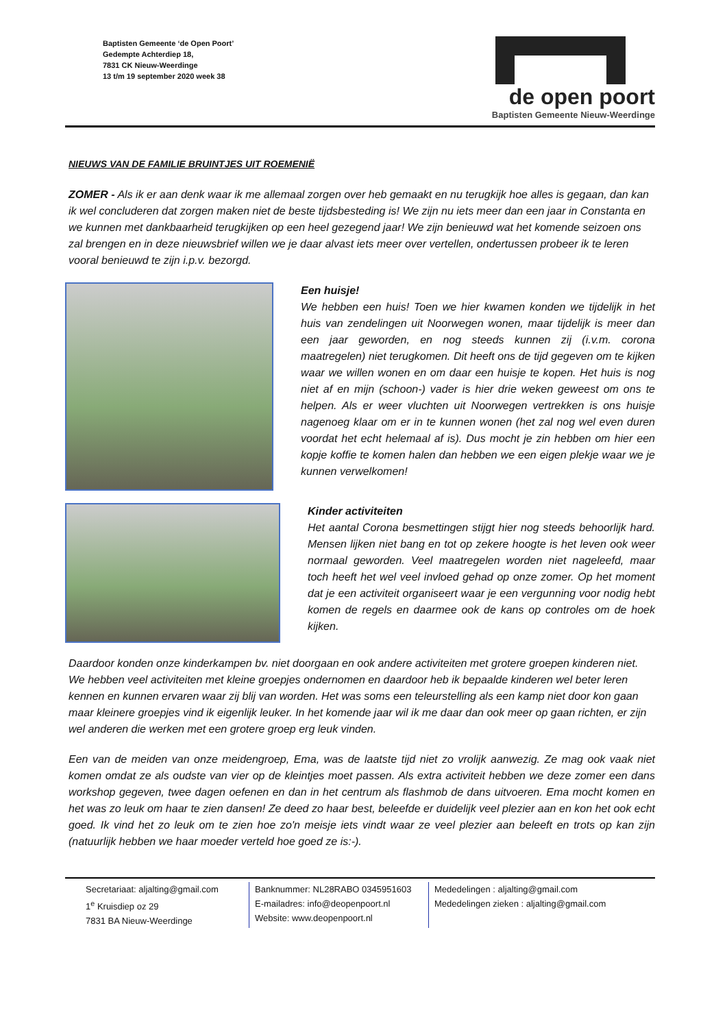Baptisten Gemeente ‘de Open Poort’
Gedempte Achterdiep 18,
7831 CK Nieuw-Weerdinge
13 t/m 19 september 2020 week 38
de open poort
Baptisten Gemeente Nieuw-Weerdinge
NIEUWS VAN DE FAMILIE BRUINTJES UIT ROEMENIË
ZOMER - Als ik er aan denk waar ik me allemaal zorgen over heb gemaakt en nu terugkijk hoe alles is gegaan, dan kan ik wel concluderen dat zorgen maken niet de beste tijdsbesteding is! We zijn nu iets meer dan een jaar in Constanta en we kunnen met dankbaarheid terugkijken op een heel gezegend jaar! We zijn benieuwd wat het komende seizoen ons zal brengen en in deze nieuwsbrief willen we je daar alvast iets meer over vertellen, ondertussen probeer ik te leren vooral benieuwd te zijn i.p.v. bezorgd.
Een huisje!
We hebben een huis! Toen we hier kwamen konden we tijdelijk in het huis van zendelingen uit Noorwegen wonen, maar tijdelijk is meer dan een jaar geworden, en nog steeds kunnen zij (i.v.m. corona maatregelen) niet terugkomen. Dit heeft ons de tijd gegeven om te kijken waar we willen wonen en om daar een huisje te kopen. Het huis is nog niet af en mijn (schoon-) vader is hier drie weken geweest om ons te helpen. Als er weer vluchten uit Noorwegen vertrekken is ons huisje nagenoeg klaar om er in te kunnen wonen (het zal nog wel even duren voordat het echt helemaal af is). Dus mocht je zin hebben om hier een kopje koffie te komen halen dan hebben we een eigen plekje waar we je kunnen verwelkomen!
Kinder activiteiten
Het aantal Corona besmettingen stijgt hier nog steeds behoorlijk hard. Mensen lijken niet bang en tot op zekere hoogte is het leven ook weer normaal geworden. Veel maatregelen worden niet nageleefd, maar toch heeft het wel veel invloed gehad op onze zomer. Op het moment dat je een activiteit organiseert waar je een vergunning voor nodig hebt komen de regels en daarmee ook de kans op controles om de hoek kijken.
Daardoor konden onze kinderkampen bv. niet doorgaan en ook andere activiteiten met grotere groepen kinderen niet. We hebben veel activiteiten met kleine groepjes ondernomen en daardoor heb ik bepaalde kinderen wel beter leren kennen en kunnen ervaren waar zij blij van worden. Het was soms een teleurstelling als een kamp niet door kon gaan maar kleinere groepjes vind ik eigenlijk leuker. In het komende jaar wil ik me daar dan ook meer op gaan richten, er zijn wel anderen die werken met een grotere groep erg leuk vinden.
Een van de meiden van onze meidengroep, Ema, was de laatste tijd niet zo vrolijk aanwezig. Ze mag ook vaak niet komen omdat ze als oudste van vier op de kleintjes moet passen. Als extra activiteit hebben we deze zomer een dans workshop gegeven, twee dagen oefenen en dan in het centrum als flashmob de dans uitvoeren. Ema mocht komen en het was zo leuk om haar te zien dansen! Ze deed zo haar best, beleefde er duidelijk veel plezier aan en kon het ook echt goed. Ik vind het zo leuk om te zien hoe zo'n meisje iets vindt waar ze veel plezier aan beleeft en trots op kan zijn (natuurlijk hebben we haar moeder verteld hoe goed ze is:-).
Secretariaat: aljalting@gmail.com
1<sup>e</sup> Kruisdiep oz 29
7831 BA Nieuw-Weerdinge
Banknummer: NL28RABO 0345951603
E-mailadres: info@deopenpoort.nl
Website: www.deopenpoort.nl
Mededelingen : aljalting@gmail.com
Mededelingen zieken : aljalting@gmail.com